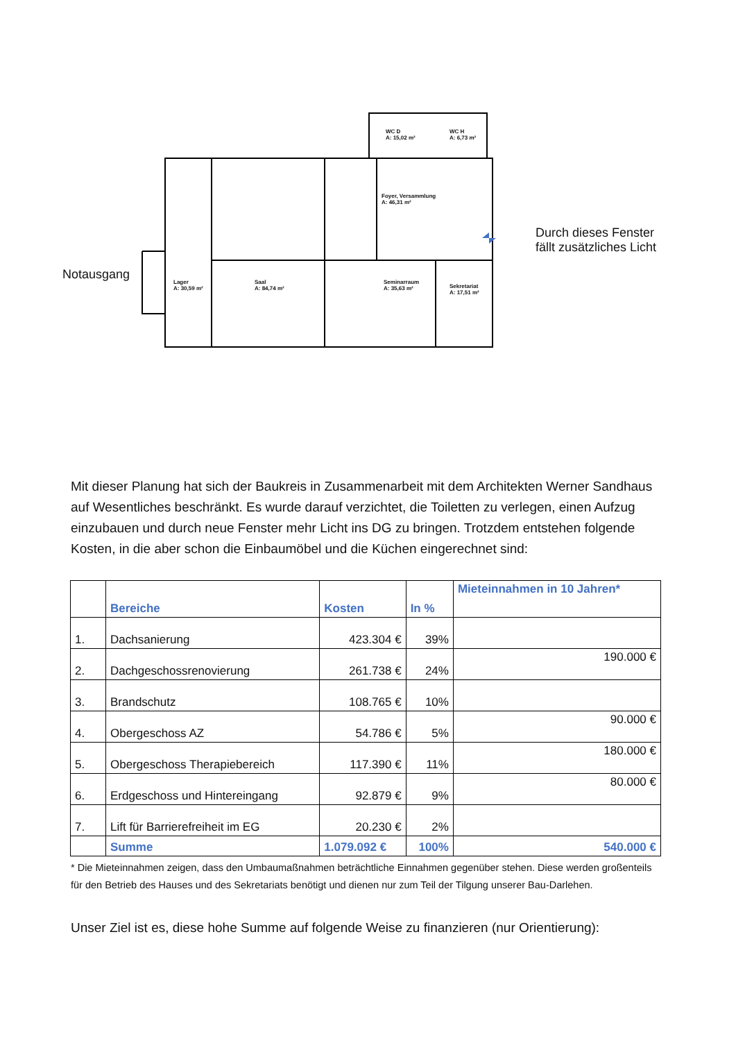Notausgang
Durch dieses Fenster
fällt zusätzliches Licht
WC D
A: 15,02 m²
WC H
A: 6,73 m²
Foyer, Versammlung
A: 46,31 m²
Lager
A: 30,59 m²
Saal
A: 84,74 m²
Seminarraum
A: 35,63 m²
Sekretariat
A: 17,51 m²
Mit dieser Planung hat sich der Baukreis in Zusammenarbeit mit dem Architekten Werner Sandhaus auf Wesentliches beschränkt. Es wurde darauf verzichtet, die Toiletten zu verlegen, einen Aufzug einzubauen und durch neue Fenster mehr Licht ins DG zu bringen. Trotzdem entstehen folgende Kosten, in die aber schon die Einbaumöbel und die Küchen eingerechnet sind:
| | Bereiche | Kosten | In % | Mieteinnahmen in 10 Jahren* |
| --- | --- | --- | --- | --- |
| 1. | Dachsanierung | 423.304 € | 39% | |
| 2. | Dachgeschossrenovierung | 261.738 € | 24% | 190.000 € |
| 3. | Brandschutz | 108.765 € | 10% | |
| 4. | Obergeschoss AZ | 54.786 € | 5% | 90.000 € |
| 5. | Obergeschoss Therapiebereich | 117.390 € | 11% | 180.000 € |
| 6. | Erdgeschoss und Hintereingang | 92.879 € | 9% | 80.000 € |
| 7. | Lift für Barrierefreiheit im EG | 20.230 € | 2% | |
| | Summe | 1.079.092 € | 100% | 540.000 € |
* Die Mieteinnahmen zeigen, dass den Umbaumaßnahmen beträchtliche Einnahmen gegenüber stehen. Diese werden großenteils für den Betrieb des Hauses und des Sekretariats benötigt und dienen nur zum Teil der Tilgung unserer Bau-Darlehen.
Unser Ziel ist es, diese hohe Summe auf folgende Weise zu finanzieren (nur Orientierung):